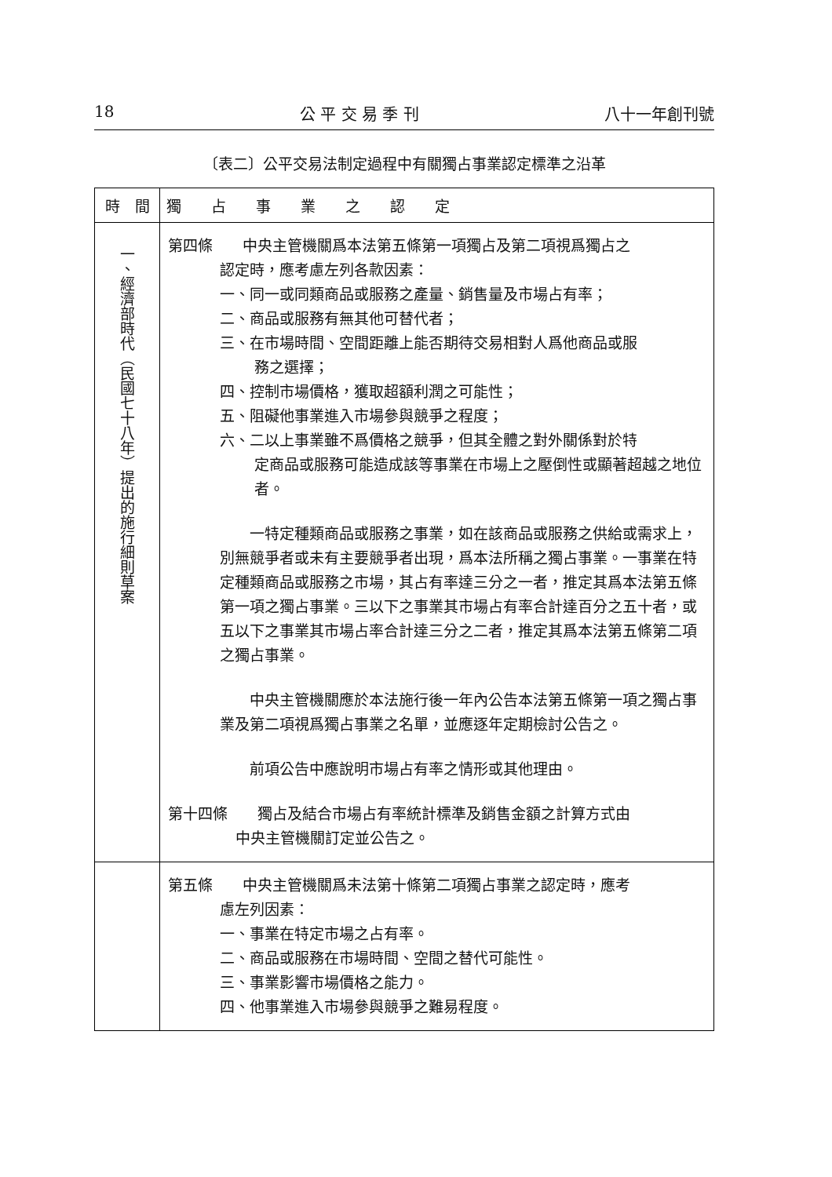18 公 平 交 易 季 刊 八十一年創刊號
〔表二〕公平交易法制定過程中有關獨占事業認定標準之沿革
| 時 間 | 獨 占 事 業 之 認 定 |
| --- | --- |
| 一、經濟部時代（民國七十八年）提出的施行細則草案 | 第四條 中央主管機關爲本法第五條第一項獨占及第二項視爲獨占之 認定時，應考慮左列各款因素： 一、同一或同類商品或服務之產量、銷售量及市場占有率； 二、商品或服務有無其他可替代者； 三、在市場時間、空間距離上能否期待交易相對人爲他商品或服 務之選擇； 四、控制市場價格，獲取超額利潤之可能性； 五、阻礙他事業進入市場參與競爭之程度； 六、二以上事業雖不爲價格之競爭，但其全體之對外關係對於特 定商品或服務可能造成該等事業在市場上之壓倒性或顯著超越之地位者。 一特定種類商品或服務之事業，如在該商品或服務之供給或需求上，別無競爭者或未有主要競爭者出現，爲本法所稱之獨占事業。一事業在特定種類商品或服務之市場，其占有率達三分之一者，推定其爲本法第五條第一項之獨占事業。三以下之事業其市場占有率合計達百分之五十者，或五以下之事業其市場占率合計達三分之二者，推定其爲本法第五條第二項之獨占事業。 中央主管機關應於本法施行後一年內公告本法第五條第一項之獨占事業及第二項視爲獨占事業之名單，並應逐年定期檢討公告之。 前項公告中應說明市場占有率之情形或其他理由。 第十四條 獨占及結合市場占有率統計標準及銷售金額之計算方式由 中央主管機關訂定並公告之。 |
| | 第五條 中央主管機關爲未法第十條第二項獨占事業之認定時，應考 慮左列因素： 一、事業在特定市場之占有率。 二、商品或服務在市場時間、空間之替代可能性。 三、事業影響市場價格之能力。 四、他事業進入市場參與競爭之難易程度。 |